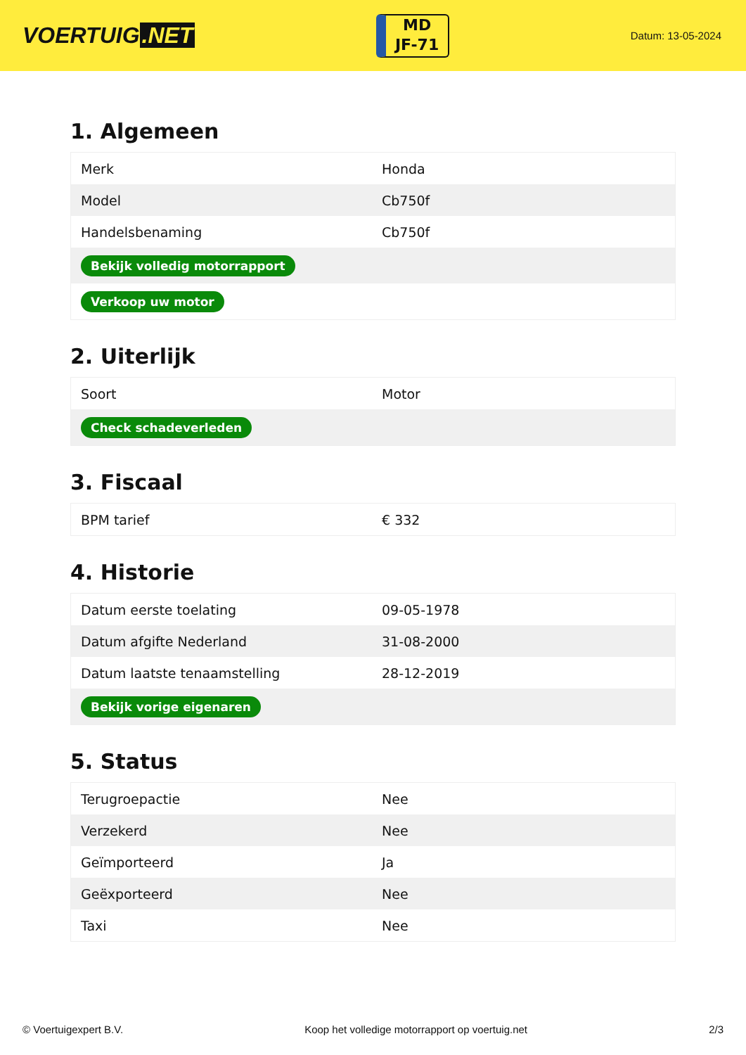VOERTUIG.NET
MD
JF-71
Datum: 13-05-2024
1. Algemeen
| Merk | Honda |
| Model | Cb750f |
| Handelsbenaming | Cb750f |
| Bekijk volledig motorrapport | |
| Verkoop uw motor | |
2. Uiterlijk
| Soort | Motor |
| Check schadeverleden | |
3. Fiscaal
| BPM tarief | € 332 |
4. Historie
| Datum eerste toelating | 09-05-1978 |
| Datum afgifte Nederland | 31-08-2000 |
| Datum laatste tenaamstelling | 28-12-2019 |
| Bekijk vorige eigenaren | |
5. Status
| Terugroepactie | Nee |
| Verzekerd | Nee |
| Geïmporteerd | Ja |
| Geëxporteerd | Nee |
| Taxi | Nee |
© Voertuigexpert B.V. Koop het volledige motorrapport op voertuig.net 2/3